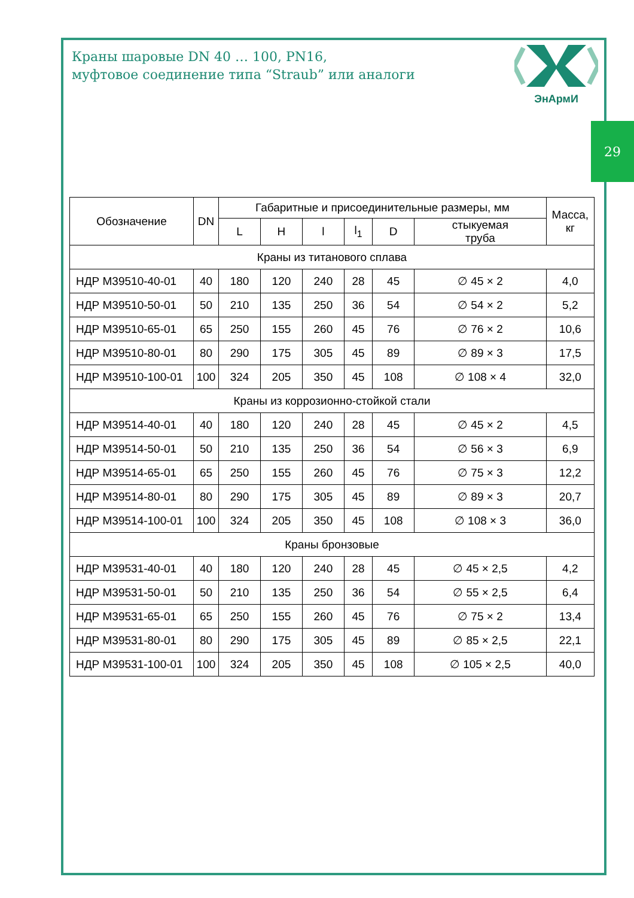Краны шаровые DN 40 … 100, PN16,
муфтовое соединение типа “Straub” или аналоги
ЭнАрмИ
29
| Обозначение | DN | Габаритные и присоединительные размеры, мм | | | | | | Масса, кг |
| --- | --- | --- | --- | --- | --- | --- | --- | --- |
| | | L | H | l | l<sub>1</sub> | D | стыкуемая труба | |
| Краны из титанового сплава | | | | | | | | |
| НДР М39510-40-01 | 40 | 180 | 120 | 240 | 28 | 45 | ∅ 45 × 2 | 4,0 |
| НДР М39510-50-01 | 50 | 210 | 135 | 250 | 36 | 54 | ∅ 54 × 2 | 5,2 |
| НДР М39510-65-01 | 65 | 250 | 155 | 260 | 45 | 76 | ∅ 76 × 2 | 10,6 |
| НДР М39510-80-01 | 80 | 290 | 175 | 305 | 45 | 89 | ∅ 89 × 3 | 17,5 |
| НДР М39510-100-01 | 100 | 324 | 205 | 350 | 45 | 108 | ∅ 108 × 4 | 32,0 |
| Краны из коррозионно-стойкой стали | | | | | | | | |
| НДР М39514-40-01 | 40 | 180 | 120 | 240 | 28 | 45 | ∅ 45 × 2 | 4,5 |
| НДР М39514-50-01 | 50 | 210 | 135 | 250 | 36 | 54 | ∅ 56 × 3 | 6,9 |
| НДР М39514-65-01 | 65 | 250 | 155 | 260 | 45 | 76 | ∅ 75 × 3 | 12,2 |
| НДР М39514-80-01 | 80 | 290 | 175 | 305 | 45 | 89 | ∅ 89 × 3 | 20,7 |
| НДР М39514-100-01 | 100 | 324 | 205 | 350 | 45 | 108 | ∅ 108 × 3 | 36,0 |
| Краны бронзовые | | | | | | | | |
| НДР М39531-40-01 | 40 | 180 | 120 | 240 | 28 | 45 | ∅ 45 × 2,5 | 4,2 |
| НДР М39531-50-01 | 50 | 210 | 135 | 250 | 36 | 54 | ∅ 55 × 2,5 | 6,4 |
| НДР М39531-65-01 | 65 | 250 | 155 | 260 | 45 | 76 | ∅ 75 × 2 | 13,4 |
| НДР М39531-80-01 | 80 | 290 | 175 | 305 | 45 | 89 | ∅ 85 × 2,5 | 22,1 |
| НДР М39531-100-01 | 100 | 324 | 205 | 350 | 45 | 108 | ∅ 105 × 2,5 | 40,0 |